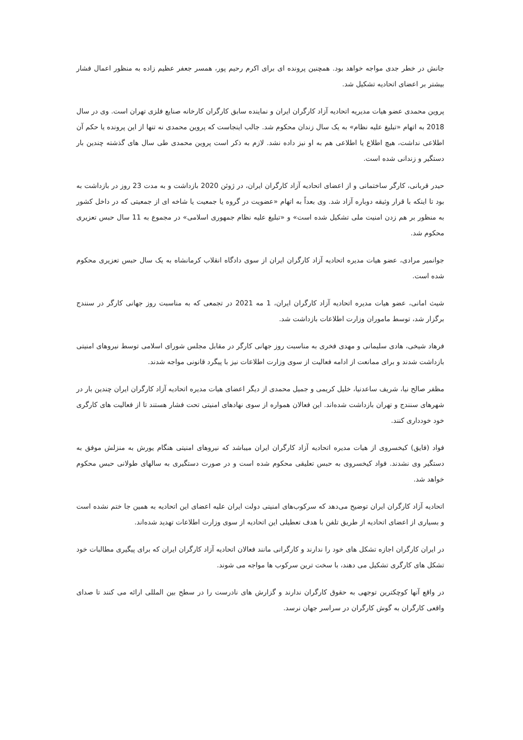جانش در خطر جدی مواجه خواهد بود. همچنین پرونده ای برای اکرم رحیم پور، همسر جعفر عظیم زاده به منظور اعمال فشار بیشتر بر اعضای اتحادیه تشکیل شد.
پروین محمدی عضو هیات مدیریه اتحادیه آزاد کارگران ایران و نماینده سابق کارگران کارخانه صنایع فلزی تهران است. وی در سال 2018 به اتهام «تبلیغ علیه نظام» به یک سال زندان محکوم شد. جالب اینجاست که پروین محمدی نه تنها از این پرونده یا حکم آن اطلاعی نداشت، هیچ اطلاع یا اطلاعی هم به او نیز داده نشد. لازم به ذکر است پروین محمدی طی سال های گذشته چندین بار دستگیر و زندانی شده است.
حیدر قربانی، کارگر ساختمانی و از اعضای اتحادیه آزاد کارگران ایران، در ژوئن 2020 بازداشت و به مدت 23 روز در بازداشت به بود تا اینکه با قرار وثیقه دوباره آزاد شد. وی بعداً به اتهام «عضویت در گروه یا جمعیت یا شاخه ای از جمعیتی که در داخل کشور به منظور بر هم زدن امنیت ملی تشکیل شده است» و «تبلیغ علیه نظام جمهوری اسلامی» در مجموع به 11 سال حبس تعزیری محکوم شد.
جوانمیر مرادی، عضو هیات مدیره اتحادیه آزاد کارگران ایران از سوی دادگاه انقلاب کرمانشاه به یک سال حبس تعزیری محکوم شده است.
شیث امانی، عضو هیات مدیره اتحادیه آزاد کارگران ایران، 1 مه 2021 در تجمعی که به مناسبت روز جهانی کارگر در سنندج برگزار شد، توسط ماموران وزارت اطلاعات بازداشت شد.
فرهاد شیخی، هادی سلیمانی و مهدی فخری به مناسبت روز جهانی کارگر در مقابل مجلس شورای اسلامی توسط نیروهای امنیتی بازداشت شدند و برای ممانعت از ادامه فعالیت از سوی وزارت اطلاعات نیز با پیگرد قانونی مواجه شدند.
مظفر صالح نیا، شریف ساعدنیا، خلیل کریمی و جمیل محمدی از دیگر اعضای هیات مدیره اتحادیه آزاد کارگران ایران چندین بار در شهرهای سنندج و تهران بازداشت شده‌اند. این فعالان همواره از سوی نهادهای امنیتی تحت فشار هستند تا از فعالیت های کارگری خود خودداری کنند.
فواد (فایق) کیخسروی از هیات مدیره اتحادیه آزاد کارگران ایران میباشد که نیروهای امنیتی هنگام یورش به منزلش موفق به دستگیر وی نشدند. فواد کیخسروی به حبس تعلیقی محکوم شده است و در صورت دستگیری به سالهای طولانی حبس محکوم خواهد شد.
اتحادیه آزاد کارگران ایران توضیح می‌دهد که سرکوب‌های امنیتی دولت ایران علیه اعضای این اتحادیه به همین جا ختم نشده است و بسیاری از اعضای اتحادیه از طریق تلفن با هدف تعطیلی این اتحادیه از سوی وزارت اطلاعات تهدید شده‌اند.
در ایران کارگران اجازه تشکل های خود را ندارند و کارگرانی مانند فعالان اتحادیه آزاد کارگران ایران که برای پیگیری مطالبات خود تشکل های کارگری تشکیل می دهند، با سخت ترین سرکوب ها مواجه می شوند.
در واقع آنها کوچکترین توجهی به حقوق کارگران ندارند و گزارش های نادرست را در سطح بین المللی ارائه می کنند تا صدای واقعی کارگران به گوش کارگران در سراسر جهان نرسد.